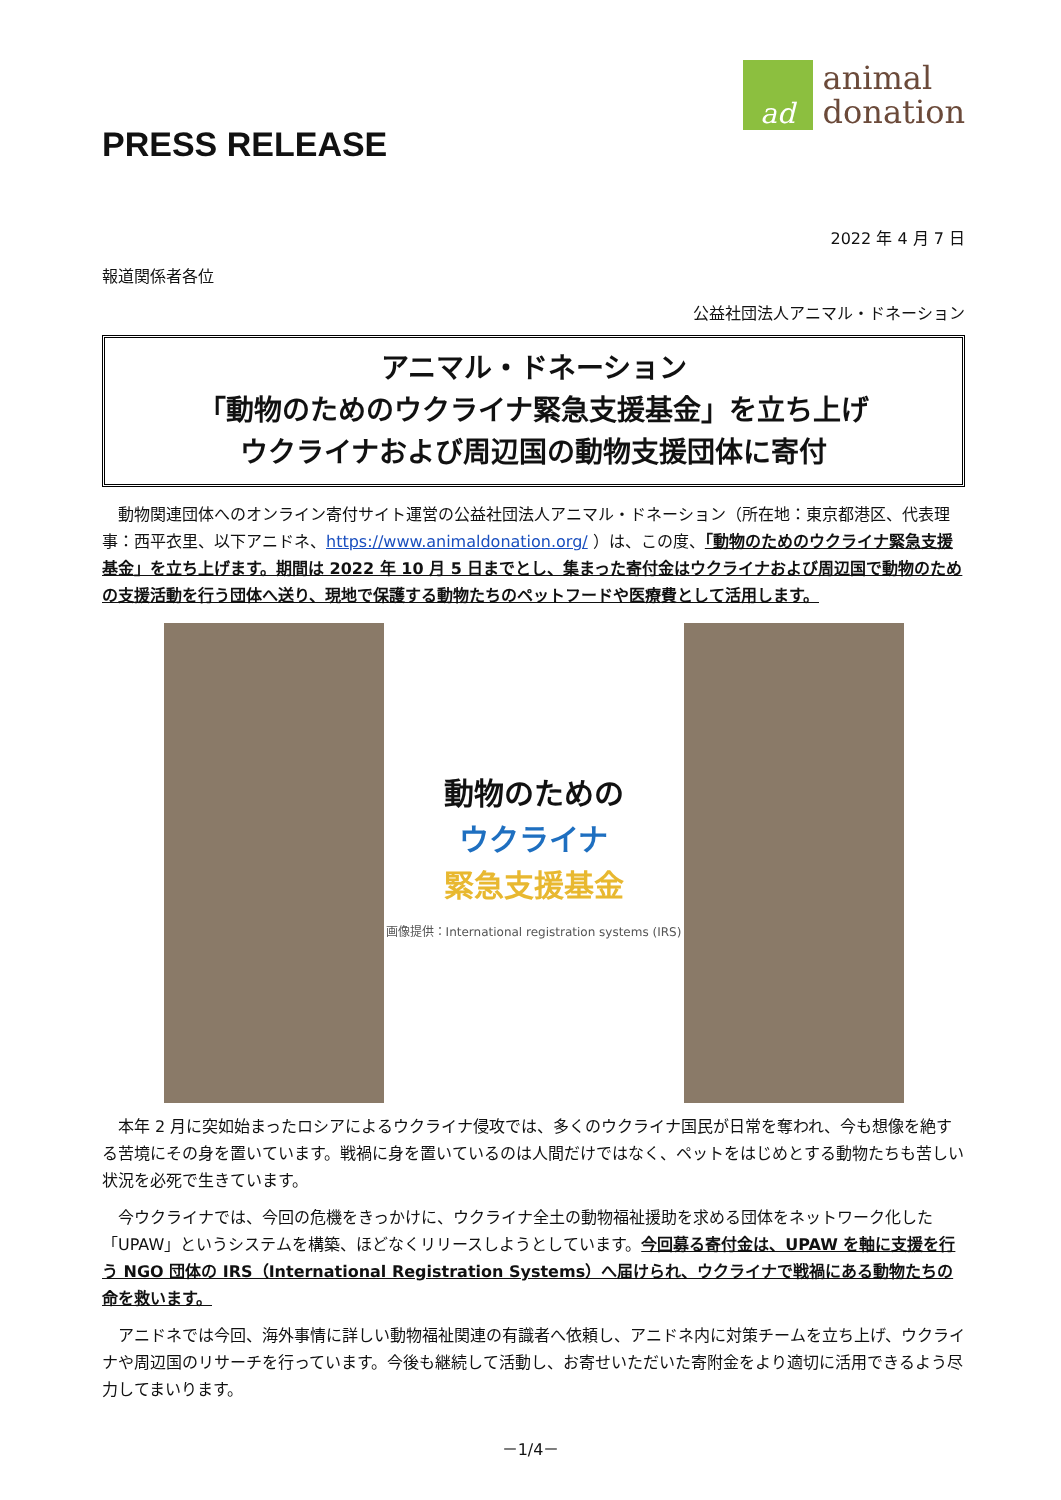PRESS RELEASE
ad
animal
donation
2022 年 4 月 7 日
報道関係者各位
公益社団法人アニマル・ドネーション
アニマル・ドネーション
「動物のためのウクライナ緊急支援基金」を立ち上げ
ウクライナおよび周辺国の動物支援団体に寄付
動物関連団体へのオンライン寄付サイト運営の公益社団法人アニマル・ドネーション（所在地：東京都港区、代表理事：西平衣里、以下アニドネ、https://www.animaldonation.org/ ）は、この度、「動物のためのウクライナ緊急支援基金」を立ち上げます。期間は 2022 年 10 月 5 日までとし、集まった寄付金はウクライナおよび周辺国で動物のための支援活動を行う団体へ送り、現地で保護する動物たちのペットフードや医療費として活用します。
動物のための
ウクライナ
緊急支援基金
画像提供：International registration systems (IRS)
本年 2 月に突如始まったロシアによるウクライナ侵攻では、多くのウクライナ国民が日常を奪われ、今も想像を絶する苦境にその身を置いています。戦禍に身を置いているのは人間だけではなく、ペットをはじめとする動物たちも苦しい状況を必死で生きています。
今ウクライナでは、今回の危機をきっかけに、ウクライナ全土の動物福祉援助を求める団体をネットワーク化した「UPAW」というシステムを構築、ほどなくリリースしようとしています。今回募る寄付金は、UPAW を軸に支援を行う NGO 団体の IRS（International Registration Systems）へ届けられ、ウクライナで戦禍にある動物たちの命を救います。
アニドネでは今回、海外事情に詳しい動物福祉関連の有識者へ依頼し、アニドネ内に対策チームを立ち上げ、ウクライナや周辺国のリサーチを行っています。今後も継続して活動し、お寄せいただいた寄附金をより適切に活用できるよう尽力してまいります。
－1/4－